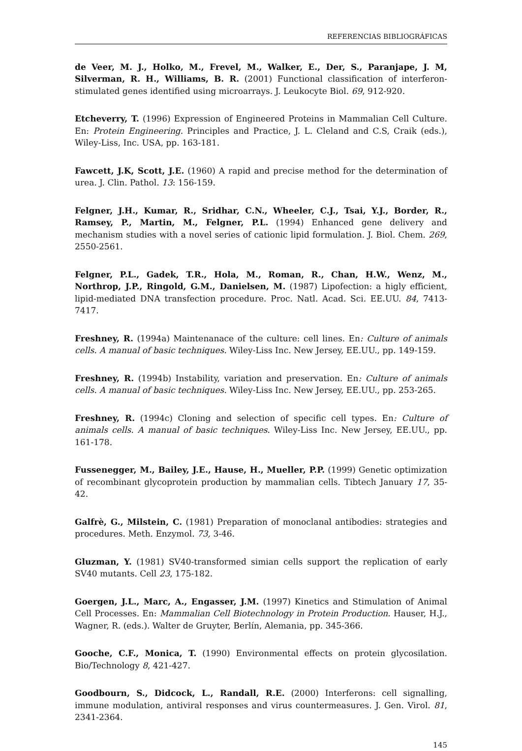REFERENCIAS BIBLIOGRÁFICAS
de Veer, M. J., Holko, M., Frevel, M., Walker, E., Der, S., Paranjape, J. M, Silverman, R. H., Williams, B. R. (2001) Functional classification of interferon-stimulated genes identified using microarrays. J. Leukocyte Biol. 69, 912-920.
Etcheverry, T. (1996) Expression of Engineered Proteins in Mammalian Cell Culture. En: Protein Engineering. Principles and Practice, J. L. Cleland and C.S, Craik (eds.), Wiley-Liss, Inc. USA, pp. 163-181.
Fawcett, J.K, Scott, J.E. (1960) A rapid and precise method for the determination of urea. J. Clin. Pathol. 13: 156-159.
Felgner, J.H., Kumar, R., Sridhar, C.N., Wheeler, C.J., Tsai, Y.J., Border, R., Ramsey, P., Martin, M., Felgner, P.L. (1994) Enhanced gene delivery and mechanism studies with a novel series of cationic lipid formulation. J. Biol. Chem. 269, 2550-2561.
Felgner, P.L., Gadek, T.R., Hola, M., Roman, R., Chan, H.W., Wenz, M., Northrop, J.P., Ringold, G.M., Danielsen, M. (1987) Lipofection: a higly efficient, lipid-mediated DNA transfection procedure. Proc. Natl. Acad. Sci. EE.UU. 84, 7413-7417.
Freshney, R. (1994a) Maintenanace of the culture: cell lines. En: Culture of animals cells. A manual of basic techniques. Wiley-Liss Inc. New Jersey, EE.UU., pp. 149-159.
Freshney, R. (1994b) Instability, variation and preservation. En: Culture of animals cells. A manual of basic techniques. Wiley-Liss Inc. New Jersey, EE.UU., pp. 253-265.
Freshney, R. (1994c) Cloning and selection of specific cell types. En: Culture of animals cells. A manual of basic techniques. Wiley-Liss Inc. New Jersey, EE.UU., pp. 161-178.
Fussenegger, M., Bailey, J.E., Hause, H., Mueller, P.P. (1999) Genetic optimization of recombinant glycoprotein production by mammalian cells. Tibtech January 17, 35-42.
Galfrè, G., Milstein, C. (1981) Preparation of monoclanal antibodies: strategies and procedures. Meth. Enzymol. 73, 3-46.
Gluzman, Y. (1981) SV40-transformed simian cells support the replication of early SV40 mutants. Cell 23, 175-182.
Goergen, J.L., Marc, A., Engasser, J.M. (1997) Kinetics and Stimulation of Animal Cell Processes. En: Mammalian Cell Biotechnology in Protein Production. Hauser, H.J., Wagner, R. (eds.). Walter de Gruyter, Berlín, Alemania, pp. 345-366.
Gooche, C.F., Monica, T. (1990) Environmental effects on protein glycosilation. Bio/Technology 8, 421-427.
Goodbourn, S., Didcock, L., Randall, R.E. (2000) Interferons: cell signalling, immune modulation, antiviral responses and virus countermeasures. J. Gen. Virol. 81, 2341-2364.
145